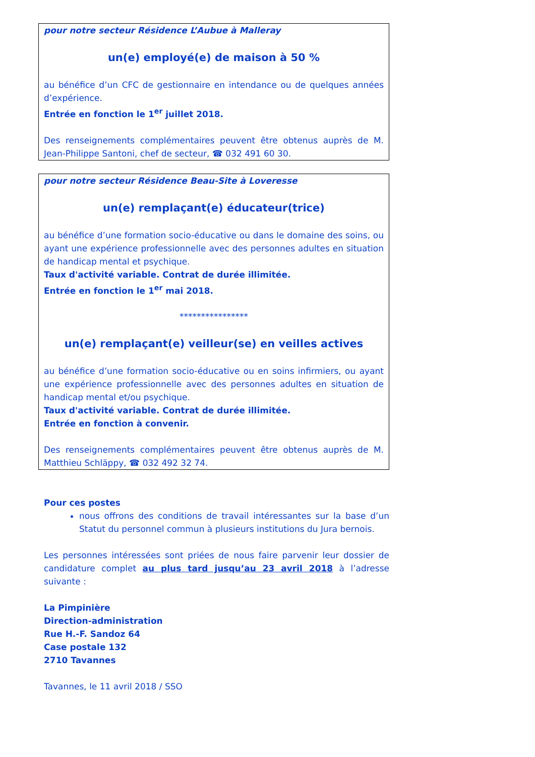pour notre secteur Résidence L’Aubue à Malleray
un(e) employé(e) de maison à 50 %
au bénéfice d’un CFC de gestionnaire en intendance ou de quelques années d’expérience.
Entrée en fonction le 1<sup>er</sup> juillet 2018.
Des renseignements complémentaires peuvent être obtenus auprès de M. Jean-Philippe Santoni, chef de secteur, ☎ 032 491 60 30.
pour notre secteur Résidence Beau-Site à Loveresse
un(e) remplaçant(e) éducateur(trice)
au bénéfice d’une formation socio-éducative ou dans le domaine des soins, ou ayant une expérience professionnelle avec des personnes adultes en situation de handicap mental et psychique.
Taux d'activité variable. Contrat de durée illimitée.
Entrée en fonction le 1<sup>er</sup> mai 2018.
****************
un(e) remplaçant(e) veilleur(se) en veilles actives
au bénéfice d’une formation socio-éducative ou en soins infirmiers, ou ayant une expérience professionnelle avec des personnes adultes en situation de handicap mental et/ou psychique.
Taux d'activité variable. Contrat de durée illimitée.
Entrée en fonction à convenir.
Des renseignements complémentaires peuvent être obtenus auprès de M. Matthieu Schläppy, ☎ 032 492 32 74.
Pour ces postes
nous offrons des conditions de travail intéressantes sur la base d’un Statut du personnel commun à plusieurs institutions du Jura bernois.
Les personnes intéressées sont priées de nous faire parvenir leur dossier de candidature complet au plus tard jusqu’au 23 avril 2018 à l’adresse suivante :
La Pimpinière
Direction-administration
Rue H.-F. Sandoz 64
Case postale 132
2710 Tavannes
Tavannes, le 11 avril 2018 / SSO